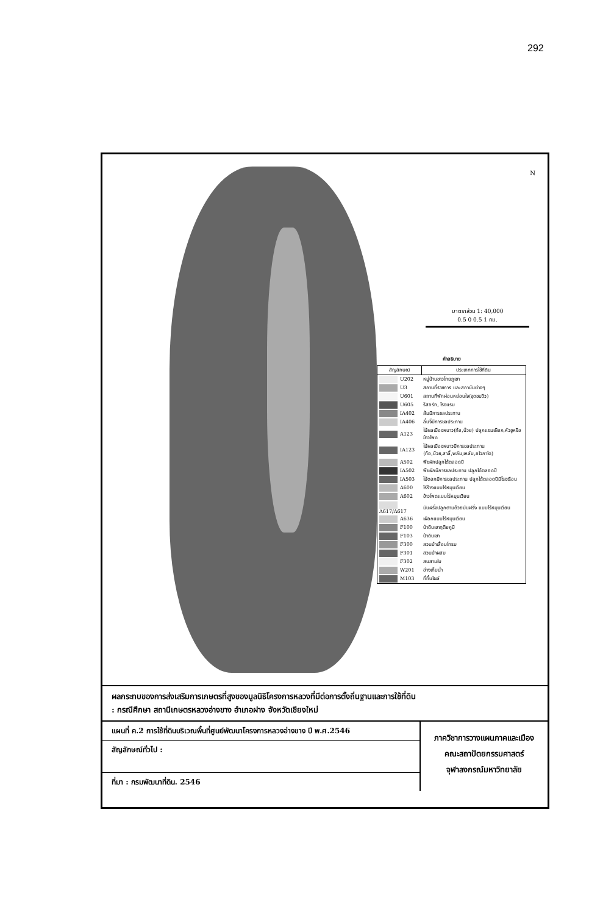292
N
มาตราส่วน 1: 40,000
0.5 0 0.5 1 กม.
คำอธิบาย
| สัญลักษณ์ | ประเภทการใช้ที่ดิน |
| --- | --- |
| U202 | หมู่บ้านชาวไทยภูเขา |
| U3 | สถานที่ราชการ และสถาบันต่างๆ |
| U601 | สถานที่พักผ่อนหย่อนใจ(จุดชมวิว) |
| U605 | รีสอร์ท, โรงแรม |
| IA402 | ส้มมีการชลประทาน |
| IA406 | ลิ้นจี่มีการชลประทาน |
| A123 | ไม้ผลเมืองหนาว(ท้อ,บ๊วย) ปลูกแซมเผือก,หัวชูหรือข้าวโพด |
| IA123 | ไม้ผลเมืองหนาวมีการชลประทาน (ท้อ,บ๊วย,สาลี่,พลัม,เหลับ,อโวกาโด) |
| A502 | พืชผักปลูกได้ตลอดปี |
| IA502 | พืชผักมีการชลประทาน ปลูกได้ตลอดปี |
| IA503 | ไม้ดอกมีการชลประทาน ปลูกได้ตลอดปีมีโรงเรือน |
| A600 | ไร่ร้างแบบไร่หมุนเวียน |
| A602 | ข้าวโพดแบบไร่หมุนเวียน |
| A617/A617 | มันฝรั่งปลูกตามด้วยมันฝรั่ง แบบไร่หมุนเวียน |
| A636 | เผือกแบบไร่หมุนเวียน |
| F100 | ป่าดิบเขาทุติยภูมิ |
| F103 | ป่าดิบเขา |
| F300 | สวนป่าเสื่อมโทรม |
| F301 | สวนป่าผสม |
| F302 | สนสามใบ |
| W201 | อ่างเก็บน้ำ |
| M103 | ที่ทิ้นโผล่ |
ผลกระทบของการส่งเสริมการเกษตรที่สูงของมูลนิธิโครงการหลวงที่มีต่อการตั้งถิ่นฐานและการใช้ที่ดิน
: กรณีศึกษา สถานีเกษตรหลวงอ่างขาง อำเภอฝาง จังหวัดเชียงใหม่
แผนที่ ค.2 การใช้ที่ดินบริเวณพื้นที่ศูนย์พัฒนาโครงการหลวงอ่างขาง ปี พ.ศ.2546
สัญลักษณ์ทั่วไป :
ที่มา : กรมพัฒนาที่ดิน. 2546
ภาควิชาการวางแผนภาคและเมือง
คณะสถาปัตยกรรมศาสตร์
จุฬาลงกรณ์มหาวิทยาลัย